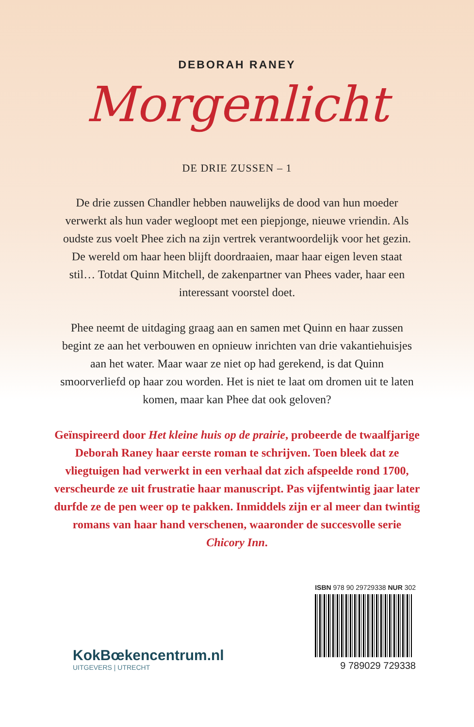DEBORAH RANEY
Morgenlicht
DE DRIE ZUSSEN – 1
De drie zussen Chandler hebben nauwelijks de dood van hun moeder verwerkt als hun vader wegloopt met een piepjonge, nieuwe vriendin. Als oudste zus voelt Phee zich na zijn vertrek verantwoordelijk voor het gezin. De wereld om haar heen blijft doordraaien, maar haar eigen leven staat stil… Totdat Quinn Mitchell, de zakenpartner van Phees vader, haar een interessant voorstel doet.
Phee neemt de uitdaging graag aan en samen met Quinn en haar zussen begint ze aan het verbouwen en opnieuw inrichten van drie vakantiehuisjes aan het water. Maar waar ze niet op had gerekend, is dat Quinn smoorverliefd op haar zou worden. Het is niet te laat om dromen uit te laten komen, maar kan Phee dat ook geloven?
Geïnspireerd door Het kleine huis op de prairie, probeerde de twaalfjarige Deborah Raney haar eerste roman te schrijven. Toen bleek dat ze vliegtuigen had verwerkt in een verhaal dat zich afspeelde rond 1700, verscheurde ze uit frustratie haar manuscript. Pas vijfentwintig jaar later durfde ze de pen weer op te pakken. Inmiddels zijn er al meer dan twintig romans van haar hand verschenen, waaronder de succesvolle serie Chicory Inn.
KokBœkencentrum.nl
UITGEVERS | UTRECHT
ISBN 978 90 29729338 NUR 302
9 789029 729338